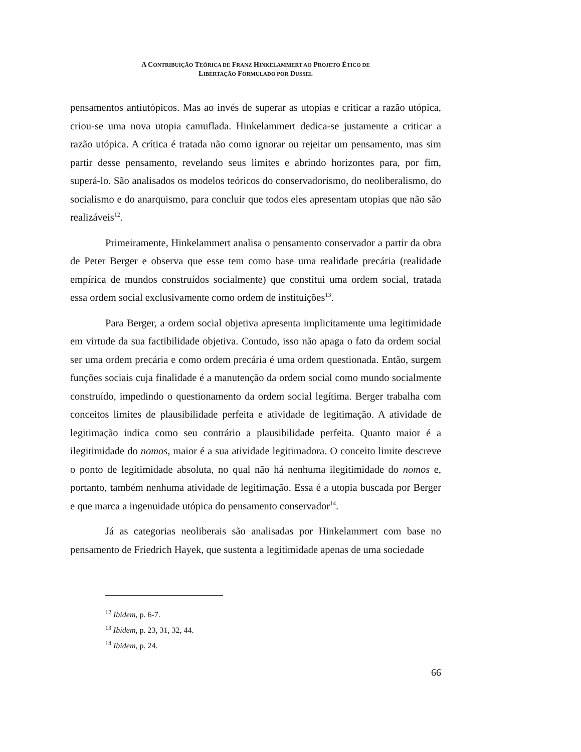A CONTRIBUIÇÃO TEÓRICA DE FRANZ HINKELAMMERT AO PROJETO ÉTICO DE
LIBERTAÇÃO FORMULADO POR DUSSEL
pensamentos antiutópicos. Mas ao invés de superar as utopias e criticar a razão utópica, criou-se uma nova utopia camuflada. Hinkelammert dedica-se justamente a criticar a razão utópica. A crítica é tratada não como ignorar ou rejeitar um pensamento, mas sim partir desse pensamento, revelando seus limites e abrindo horizontes para, por fim, superá-lo. São analisados os modelos teóricos do conservadorismo, do neoliberalismo, do socialismo e do anarquismo, para concluir que todos eles apresentam utopias que não são realizáveis<sup>12</sup>.
Primeiramente, Hinkelammert analisa o pensamento conservador a partir da obra de Peter Berger e observa que esse tem como base uma realidade precária (realidade empírica de mundos construídos socialmente) que constitui uma ordem social, tratada essa ordem social exclusivamente como ordem de instituições<sup>13</sup>.
Para Berger, a ordem social objetiva apresenta implicitamente uma legitimidade em virtude da sua factibilidade objetiva. Contudo, isso não apaga o fato da ordem social ser uma ordem precária e como ordem precária é uma ordem questionada. Então, surgem funções sociais cuja finalidade é a manutenção da ordem social como mundo socialmente construído, impedindo o questionamento da ordem social legítima. Berger trabalha com conceitos limites de plausibilidade perfeita e atividade de legitimação. A atividade de legitimação indica como seu contrário a plausibilidade perfeita. Quanto maior é a ilegitimidade do nomos, maior é a sua atividade legitimadora. O conceito limite descreve o ponto de legitimidade absoluta, no qual não há nenhuma ilegitimidade do nomos e, portanto, também nenhuma atividade de legitimação. Essa é a utopia buscada por Berger e que marca a ingenuidade utópica do pensamento conservador<sup>14</sup>.
Já as categorias neoliberais são analisadas por Hinkelammert com base no pensamento de Friedrich Hayek, que sustenta a legitimidade apenas de uma sociedade
<sup>12</sup> Ibidem, p. 6-7.
<sup>13</sup> Ibidem, p. 23, 31, 32, 44.
<sup>14</sup> Ibidem, p. 24.
66